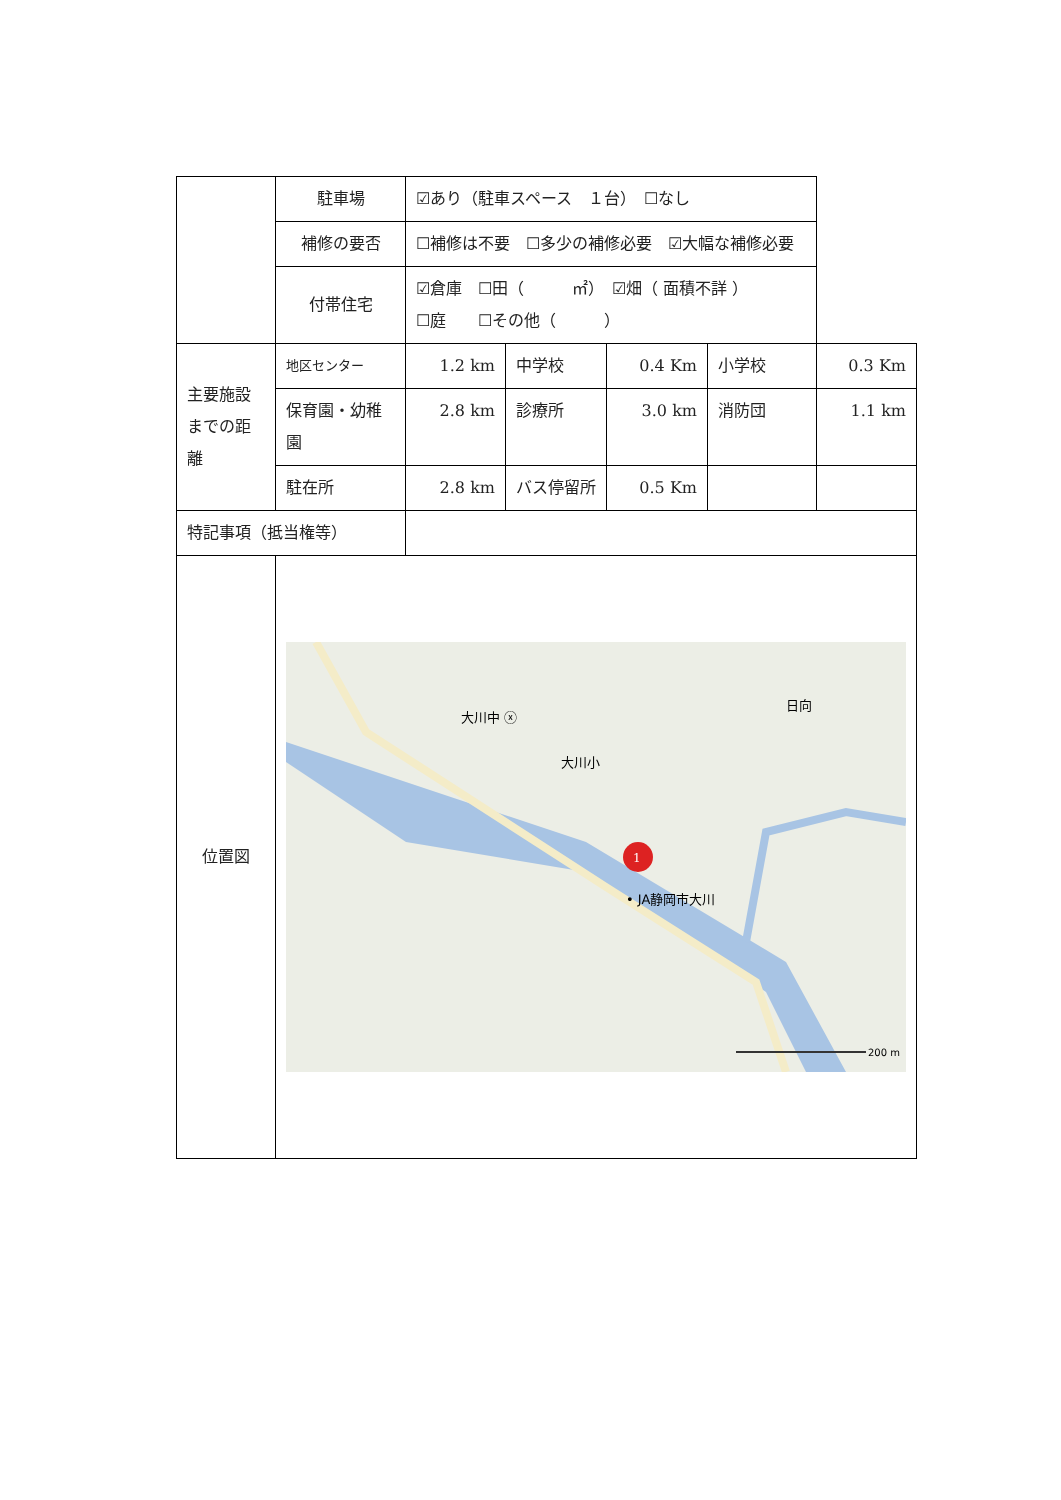| | 駐車場 | ☑あり（駐車スペース １台） ☐なし | | | | |
| | 補修の要否 | ☐補修は不要 ☐多少の補修必要 ☑大幅な補修必要 | | | | |
| | 付帯住宅 | ☑倉庫 ☐田（ ㎡） ☑畑（ 面積不詳 ） ☐庭 ☐その他（ ） | | | | |
| 主要施設までの距離 | 地区センター | 1.2 km | 中学校 | 0.4 Km | 小学校 | 0.3 Km |
| | 保育園・幼稚園 | 2.8 km | 診療所 | 3.0 km | 消防団 | 1.1 km |
| | 駐在所 | 2.8 km | バス停留所 | 0.5 Km | | |
| 特記事項（抵当権等） | | | | | | |
| 位置図 | 大川中 ⓧ 大川小 日向 1 • JA静岡市大川 200 m | | | | | |